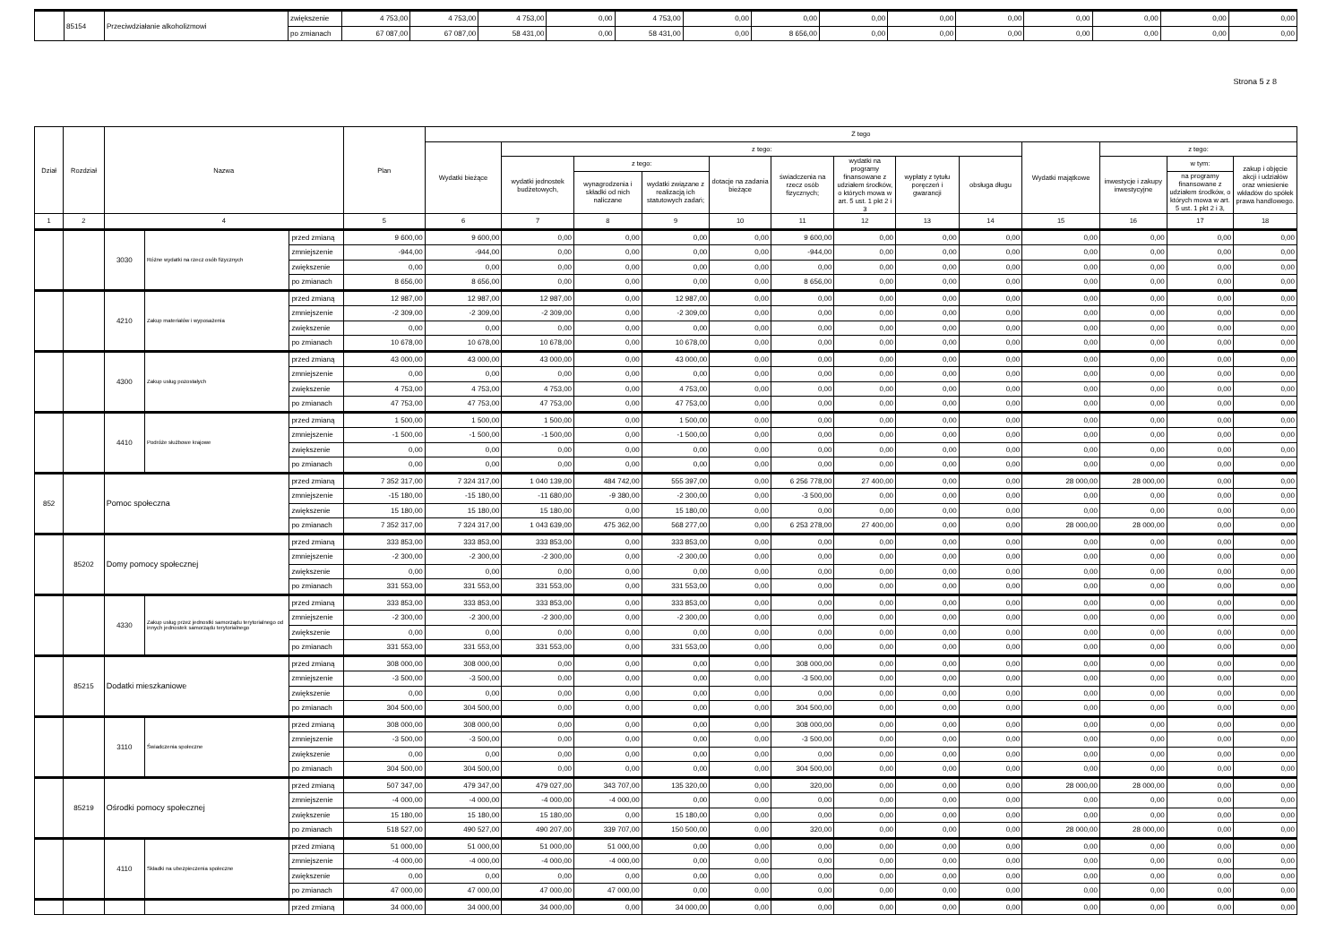| | 85154 | Przeciwdziałanie alkoholizmowi | zwiększenie | 4 753,00 | 4 753,00 | 4 753,00 | 0,00 | 4 753,00 | 0,00 | 0,00 | 0,00 | 0,00 | 0,00 | 0,00 | 0,00 | 0,00 | 0,00 |
| | | | po zmianach | 67 087,00 | 67 087,00 | 58 431,00 | 0,00 | 58 431,00 | 0,00 | 8 656,00 | 0,00 | 0,00 | 0,00 | 0,00 | 0,00 | 0,00 | 0,00 |
Strona 5 z 8
| Dział | Rozdział | Nazwa | | | Plan | Z tego | | | | | | | | | | | | |
| --- | --- | --- | --- | --- | --- | --- | --- | --- | --- | --- | --- | --- | --- | --- | --- | --- | --- | --- |
| | | | | | | Wydatki bieżące | z tego: | | | | | | | | Wydatki majątkowe | z tego: | | |
| | | | | | | | wydatki jednostek budżetowych, | z tego: | | dotacje na zadania bieżące | świadczenia na rzecz osób fizycznych; | wydatki na programy finansowane z udziałem środków, o których mowa w art. 5 ust. 1 pkt 2 i 3 | wypłaty z tytułu poręczeń i gwarancji | obsługa długu | | inwestycje i zakupy inwestycyjne | w tym: | zakup i objęcie akcji i udziałów oraz wniesienie wkładów do spółek prawa handlowego. |
| | | | | | | | | wynagrodzenia i składki od nich naliczane | wydatki związane z realizacją ich statutowych zadań; | | | | | | | | na programy finansowane z udziałem środków, o których mowa w art. 5 ust. 1 pkt 2 i 3, | |
| 1 | 2 | 4 | | | 5 | 6 | 7 | 8 | 9 | 10 | 11 | 12 | 13 | 14 | 15 | 16 | 17 | 18 |
| | | 3030 | Różne wydatki na rzecz osób fizycznych | przed zmianą | 9 600,00 | 9 600,00 | 0,00 | 0,00 | 0,00 | 0,00 | 9 600,00 | 0,00 | 0,00 | 0,00 | 0,00 | 0,00 | 0,00 | 0,00 |
| | | | | zmniejszenie | -944,00 | -944,00 | 0,00 | 0,00 | 0,00 | 0,00 | -944,00 | 0,00 | 0,00 | 0,00 | 0,00 | 0,00 | 0,00 | 0,00 |
| | | | | zwiększenie | 0,00 | 0,00 | 0,00 | 0,00 | 0,00 | 0,00 | 0,00 | 0,00 | 0,00 | 0,00 | 0,00 | 0,00 | 0,00 | 0,00 |
| | | | | po zmianach | 8 656,00 | 8 656,00 | 0,00 | 0,00 | 0,00 | 0,00 | 8 656,00 | 0,00 | 0,00 | 0,00 | 0,00 | 0,00 | 0,00 | 0,00 |
| | | 4210 | Zakup materiałów i wyposażenia | przed zmianą | 12 987,00 | 12 987,00 | 12 987,00 | 0,00 | 12 987,00 | 0,00 | 0,00 | 0,00 | 0,00 | 0,00 | 0,00 | 0,00 | 0,00 | 0,00 |
| | | | | zmniejszenie | -2 309,00 | -2 309,00 | -2 309,00 | 0,00 | -2 309,00 | 0,00 | 0,00 | 0,00 | 0,00 | 0,00 | 0,00 | 0,00 | 0,00 | 0,00 |
| | | | | zwiększenie | 0,00 | 0,00 | 0,00 | 0,00 | 0,00 | 0,00 | 0,00 | 0,00 | 0,00 | 0,00 | 0,00 | 0,00 | 0,00 | 0,00 |
| | | | | po zmianach | 10 678,00 | 10 678,00 | 10 678,00 | 0,00 | 10 678,00 | 0,00 | 0,00 | 0,00 | 0,00 | 0,00 | 0,00 | 0,00 | 0,00 | 0,00 |
| | | 4300 | Zakup usług pozostałych | przed zmianą | 43 000,00 | 43 000,00 | 43 000,00 | 0,00 | 43 000,00 | 0,00 | 0,00 | 0,00 | 0,00 | 0,00 | 0,00 | 0,00 | 0,00 | 0,00 |
| | | | | zmniejszenie | 0,00 | 0,00 | 0,00 | 0,00 | 0,00 | 0,00 | 0,00 | 0,00 | 0,00 | 0,00 | 0,00 | 0,00 | 0,00 | 0,00 |
| | | | | zwiększenie | 4 753,00 | 4 753,00 | 4 753,00 | 0,00 | 4 753,00 | 0,00 | 0,00 | 0,00 | 0,00 | 0,00 | 0,00 | 0,00 | 0,00 | 0,00 |
| | | | | po zmianach | 47 753,00 | 47 753,00 | 47 753,00 | 0,00 | 47 753,00 | 0,00 | 0,00 | 0,00 | 0,00 | 0,00 | 0,00 | 0,00 | 0,00 | 0,00 |
| | | 4410 | Podróże służbowe krajowe | przed zmianą | 1 500,00 | 1 500,00 | 1 500,00 | 0,00 | 1 500,00 | 0,00 | 0,00 | 0,00 | 0,00 | 0,00 | 0,00 | 0,00 | 0,00 | 0,00 |
| | | | | zmniejszenie | -1 500,00 | -1 500,00 | -1 500,00 | 0,00 | -1 500,00 | 0,00 | 0,00 | 0,00 | 0,00 | 0,00 | 0,00 | 0,00 | 0,00 | 0,00 |
| | | | | zwiększenie | 0,00 | 0,00 | 0,00 | 0,00 | 0,00 | 0,00 | 0,00 | 0,00 | 0,00 | 0,00 | 0,00 | 0,00 | 0,00 | 0,00 |
| | | | | po zmianach | 0,00 | 0,00 | 0,00 | 0,00 | 0,00 | 0,00 | 0,00 | 0,00 | 0,00 | 0,00 | 0,00 | 0,00 | 0,00 | 0,00 |
| 852 | | Pomoc społeczna | | przed zmianą | 7 352 317,00 | 7 324 317,00 | 1 040 139,00 | 484 742,00 | 555 397,00 | 0,00 | 6 256 778,00 | 27 400,00 | 0,00 | 0,00 | 28 000,00 | 28 000,00 | 0,00 | 0,00 |
| | | | | zmniejszenie | -15 180,00 | -15 180,00 | -11 680,00 | -9 380,00 | -2 300,00 | 0,00 | -3 500,00 | 0,00 | 0,00 | 0,00 | 0,00 | 0,00 | 0,00 | 0,00 |
| | | | | zwiększenie | 15 180,00 | 15 180,00 | 15 180,00 | 0,00 | 15 180,00 | 0,00 | 0,00 | 0,00 | 0,00 | 0,00 | 0,00 | 0,00 | 0,00 | 0,00 |
| | | | | po zmianach | 7 352 317,00 | 7 324 317,00 | 1 043 639,00 | 475 362,00 | 568 277,00 | 0,00 | 6 253 278,00 | 27 400,00 | 0,00 | 0,00 | 28 000,00 | 28 000,00 | 0,00 | 0,00 |
| | 85202 | Domy pomocy społecznej | | przed zmianą | 333 853,00 | 333 853,00 | 333 853,00 | 0,00 | 333 853,00 | 0,00 | 0,00 | 0,00 | 0,00 | 0,00 | 0,00 | 0,00 | 0,00 | 0,00 |
| | | | | zmniejszenie | -2 300,00 | -2 300,00 | -2 300,00 | 0,00 | -2 300,00 | 0,00 | 0,00 | 0,00 | 0,00 | 0,00 | 0,00 | 0,00 | 0,00 | 0,00 |
| | | | | zwiększenie | 0,00 | 0,00 | 0,00 | 0,00 | 0,00 | 0,00 | 0,00 | 0,00 | 0,00 | 0,00 | 0,00 | 0,00 | 0,00 | 0,00 |
| | | | | po zmianach | 331 553,00 | 331 553,00 | 331 553,00 | 0,00 | 331 553,00 | 0,00 | 0,00 | 0,00 | 0,00 | 0,00 | 0,00 | 0,00 | 0,00 | 0,00 |
| | | 4330 | Zakup usług przez jednostki samorządu terytorialnego od innych jednostek samorządu terytorialnego | przed zmianą | 333 853,00 | 333 853,00 | 333 853,00 | 0,00 | 333 853,00 | 0,00 | 0,00 | 0,00 | 0,00 | 0,00 | 0,00 | 0,00 | 0,00 | 0,00 |
| | | | | zmniejszenie | -2 300,00 | -2 300,00 | -2 300,00 | 0,00 | -2 300,00 | 0,00 | 0,00 | 0,00 | 0,00 | 0,00 | 0,00 | 0,00 | 0,00 | 0,00 |
| | | | | zwiększenie | 0,00 | 0,00 | 0,00 | 0,00 | 0,00 | 0,00 | 0,00 | 0,00 | 0,00 | 0,00 | 0,00 | 0,00 | 0,00 | 0,00 |
| | | | | po zmianach | 331 553,00 | 331 553,00 | 331 553,00 | 0,00 | 331 553,00 | 0,00 | 0,00 | 0,00 | 0,00 | 0,00 | 0,00 | 0,00 | 0,00 | 0,00 |
| | 85215 | Dodatki mieszkaniowe | | przed zmianą | 308 000,00 | 308 000,00 | 0,00 | 0,00 | 0,00 | 0,00 | 308 000,00 | 0,00 | 0,00 | 0,00 | 0,00 | 0,00 | 0,00 | 0,00 |
| | | | | zmniejszenie | -3 500,00 | -3 500,00 | 0,00 | 0,00 | 0,00 | 0,00 | -3 500,00 | 0,00 | 0,00 | 0,00 | 0,00 | 0,00 | 0,00 | 0,00 |
| | | | | zwiększenie | 0,00 | 0,00 | 0,00 | 0,00 | 0,00 | 0,00 | 0,00 | 0,00 | 0,00 | 0,00 | 0,00 | 0,00 | 0,00 | 0,00 |
| | | | | po zmianach | 304 500,00 | 304 500,00 | 0,00 | 0,00 | 0,00 | 0,00 | 304 500,00 | 0,00 | 0,00 | 0,00 | 0,00 | 0,00 | 0,00 | 0,00 |
| | | 3110 | Świadczenia społeczne | przed zmianą | 308 000,00 | 308 000,00 | 0,00 | 0,00 | 0,00 | 0,00 | 308 000,00 | 0,00 | 0,00 | 0,00 | 0,00 | 0,00 | 0,00 | 0,00 |
| | | | | zmniejszenie | -3 500,00 | -3 500,00 | 0,00 | 0,00 | 0,00 | 0,00 | -3 500,00 | 0,00 | 0,00 | 0,00 | 0,00 | 0,00 | 0,00 | 0,00 |
| | | | | zwiększenie | 0,00 | 0,00 | 0,00 | 0,00 | 0,00 | 0,00 | 0,00 | 0,00 | 0,00 | 0,00 | 0,00 | 0,00 | 0,00 | 0,00 |
| | | | | po zmianach | 304 500,00 | 304 500,00 | 0,00 | 0,00 | 0,00 | 0,00 | 304 500,00 | 0,00 | 0,00 | 0,00 | 0,00 | 0,00 | 0,00 | 0,00 |
| | 85219 | Ośrodki pomocy społecznej | | przed zmianą | 507 347,00 | 479 347,00 | 479 027,00 | 343 707,00 | 135 320,00 | 0,00 | 320,00 | 0,00 | 0,00 | 0,00 | 28 000,00 | 28 000,00 | 0,00 | 0,00 |
| | | | | zmniejszenie | -4 000,00 | -4 000,00 | -4 000,00 | -4 000,00 | 0,00 | 0,00 | 0,00 | 0,00 | 0,00 | 0,00 | 0,00 | 0,00 | 0,00 | 0,00 |
| | | | | zwiększenie | 15 180,00 | 15 180,00 | 15 180,00 | 0,00 | 15 180,00 | 0,00 | 0,00 | 0,00 | 0,00 | 0,00 | 0,00 | 0,00 | 0,00 | 0,00 |
| | | | | po zmianach | 518 527,00 | 490 527,00 | 490 207,00 | 339 707,00 | 150 500,00 | 0,00 | 320,00 | 0,00 | 0,00 | 0,00 | 28 000,00 | 28 000,00 | 0,00 | 0,00 |
| | | 4110 | Składki na ubezpieczenia społeczne | przed zmianą | 51 000,00 | 51 000,00 | 51 000,00 | 51 000,00 | 0,00 | 0,00 | 0,00 | 0,00 | 0,00 | 0,00 | 0,00 | 0,00 | 0,00 | 0,00 |
| | | | | zmniejszenie | -4 000,00 | -4 000,00 | -4 000,00 | -4 000,00 | 0,00 | 0,00 | 0,00 | 0,00 | 0,00 | 0,00 | 0,00 | 0,00 | 0,00 | 0,00 |
| | | | | zwiększenie | 0,00 | 0,00 | 0,00 | 0,00 | 0,00 | 0,00 | 0,00 | 0,00 | 0,00 | 0,00 | 0,00 | 0,00 | 0,00 | 0,00 |
| | | | | po zmianach | 47 000,00 | 47 000,00 | 47 000,00 | 47 000,00 | 0,00 | 0,00 | 0,00 | 0,00 | 0,00 | 0,00 | 0,00 | 0,00 | 0,00 | 0,00 |
| | | | | przed zmianą | 34 000,00 | 34 000,00 | 34 000,00 | 0,00 | 34 000,00 | 0,00 | 0,00 | 0,00 | 0,00 | 0,00 | 0,00 | 0,00 | 0,00 | 0,00 |